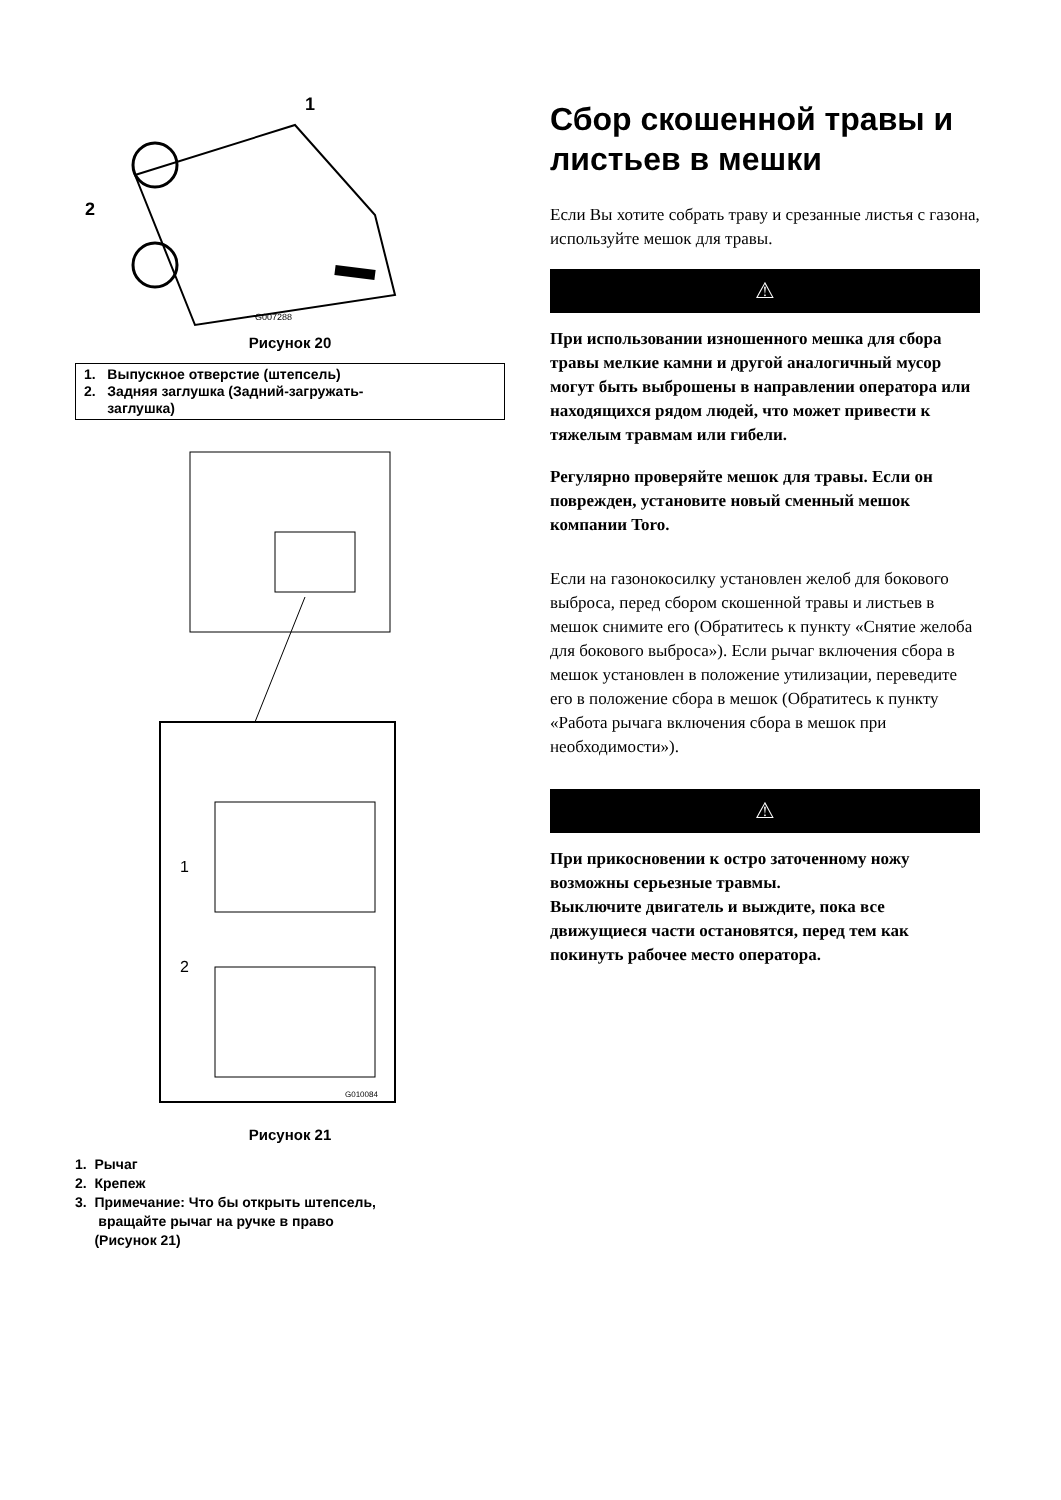2
1
G007288
Рисунок 20
1. Выпускное отверстие (штепсель)
2. Задняя заглушка (Задний-загружать-
заглушка)
1
2
G010084
Рисунок 21
1. Рычаг
2. Крепеж
3. Примечание: Что бы открыть штепсель,
вращайте рычаг на ручке в право
(Рисунок 21)
Сбор скошенной травы и листьев в мешки
Если Вы хотите собрать траву и срезанные листья с газона, используйте мешок для травы.
⚠
При использовании изношенного мешка для сбора травы мелкие камни и другой аналогичный мусор могут быть выброшены в направлении оператора или находящихся рядом людей, что может привести к тяжелым травмам или гибели.
Регулярно проверяйте мешок для травы. Если он поврежден, установите новый сменный мешок компании Toro.
Если на газонокосилку установлен желоб для бокового выброса, перед сбором скошенной травы и листьев в мешок снимите его (Обратитесь к пункту «Снятие желоба для бокового выброса»). Если рычаг включения сбора в мешок установлен в положение утилизации, переведите его в положение сбора в мешок (Обратитесь к пункту «Работа рычага включения сбора в мешок при необходимости»).
⚠
При прикосновении к остро заточенному ножу возможны серьезные травмы.
Выключите двигатель и выждите, пока все движущиеся части остановятся, перед тем как покинуть рабочее место оператора.